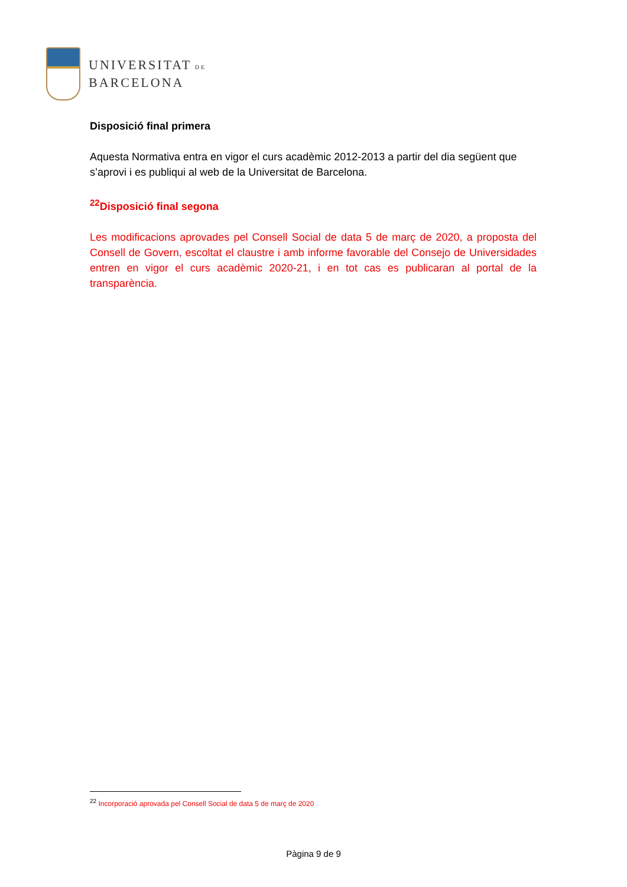UNIVERSITAT DE
BARCELONA
Disposició final primera
Aquesta Normativa entra en vigor el curs acadèmic 2012-2013 a partir del dia següent que s’aprovi i es publiqui al web de la Universitat de Barcelona.
<sup>22</sup> Disposició final segona
Les modificacions aprovades pel Consell Social de data 5 de març de 2020, a proposta del Consell de Govern, escoltat el claustre i amb informe favorable del Consejo de Universidades entren en vigor el curs acadèmic 2020-21, i en tot cas es publicaran al portal de la transparència.
<sup>22</sup> Incorporació aprovada pel Consell Social de data 5 de març de 2020
Pàgina 9 de 9